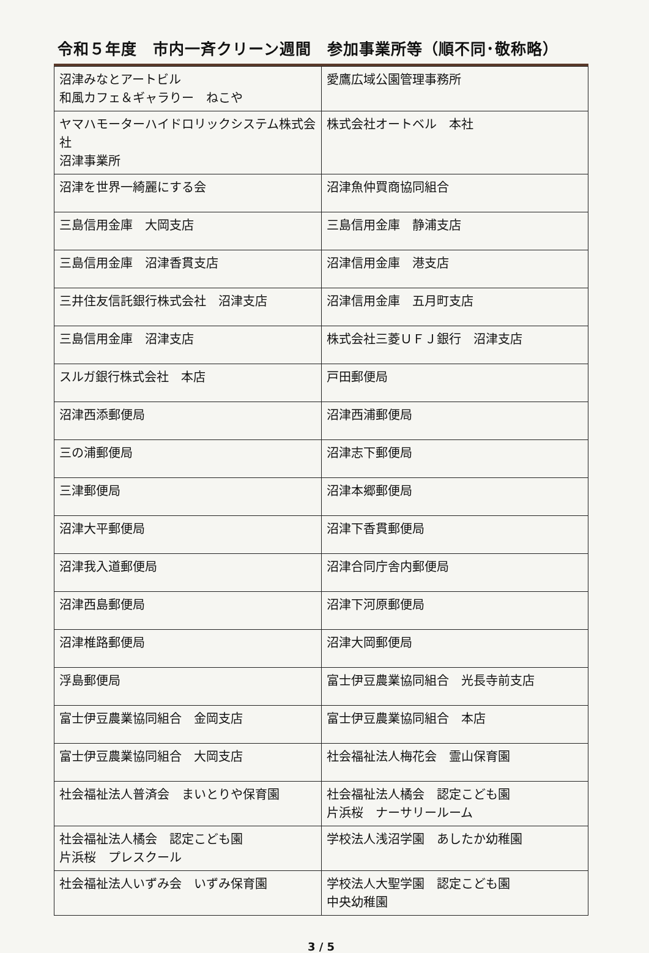令和５年度　市内一斉クリーン週間　参加事業所等（順不同･敬称略）
| 沼津みなとアートビル 和風カフェ＆ギャラりー ねこや | 愛鷹広域公園管理事務所 |
| ヤマハモーターハイドロリックシステム株式会社 沼津事業所 | 株式会社オートベル 本社 |
| 沼津を世界一綺麗にする会 | 沼津魚仲買商協同組合 |
| 三島信用金庫 大岡支店 | 三島信用金庫 静浦支店 |
| 三島信用金庫 沼津香貫支店 | 沼津信用金庫 港支店 |
| 三井住友信託銀行株式会社 沼津支店 | 沼津信用金庫 五月町支店 |
| 三島信用金庫 沼津支店 | 株式会社三菱ＵＦＪ銀行 沼津支店 |
| スルガ銀行株式会社 本店 | 戸田郵便局 |
| 沼津西添郵便局 | 沼津西浦郵便局 |
| 三の浦郵便局 | 沼津志下郵便局 |
| 三津郵便局 | 沼津本郷郵便局 |
| 沼津大平郵便局 | 沼津下香貫郵便局 |
| 沼津我入道郵便局 | 沼津合同庁舎内郵便局 |
| 沼津西島郵便局 | 沼津下河原郵便局 |
| 沼津椎路郵便局 | 沼津大岡郵便局 |
| 浮島郵便局 | 富士伊豆農業協同組合 光長寺前支店 |
| 富士伊豆農業協同組合 金岡支店 | 富士伊豆農業協同組合 本店 |
| 富士伊豆農業協同組合 大岡支店 | 社会福祉法人梅花会 霊山保育園 |
| 社会福祉法人普済会 まいとりや保育園 | 社会福祉法人橘会 認定こども園 片浜桜 ナーサリールーム |
| 社会福祉法人橘会 認定こども園 片浜桜 プレスクール | 学校法人浅沼学園 あしたか幼稚園 |
| 社会福祉法人いずみ会 いずみ保育園 | 学校法人大聖学園 認定こども園 中央幼稚園 |
3 / 5